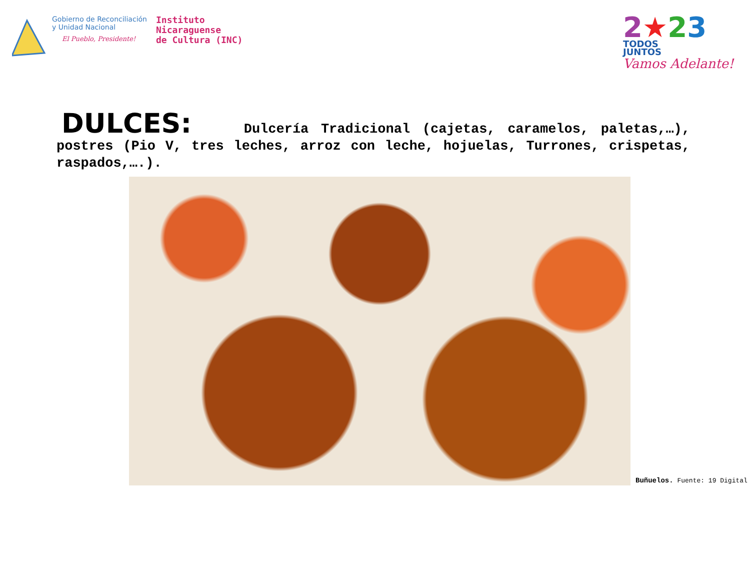Gobierno de Reconciliación
y Unidad Nacional
El Pueblo, Presidente!
Instituto
Nicaraguense
de Cultura (INC)
2★23
TODOS
JUNTOS
Vamos Adelante!
DULCES: Dulcería Tradicional (cajetas, caramelos, paletas,…), postres (Pio V, tres leches, arroz con leche, hojuelas, Turrones, crispetas, raspados,….).
Buñuelos. Fuente: 19 Digital